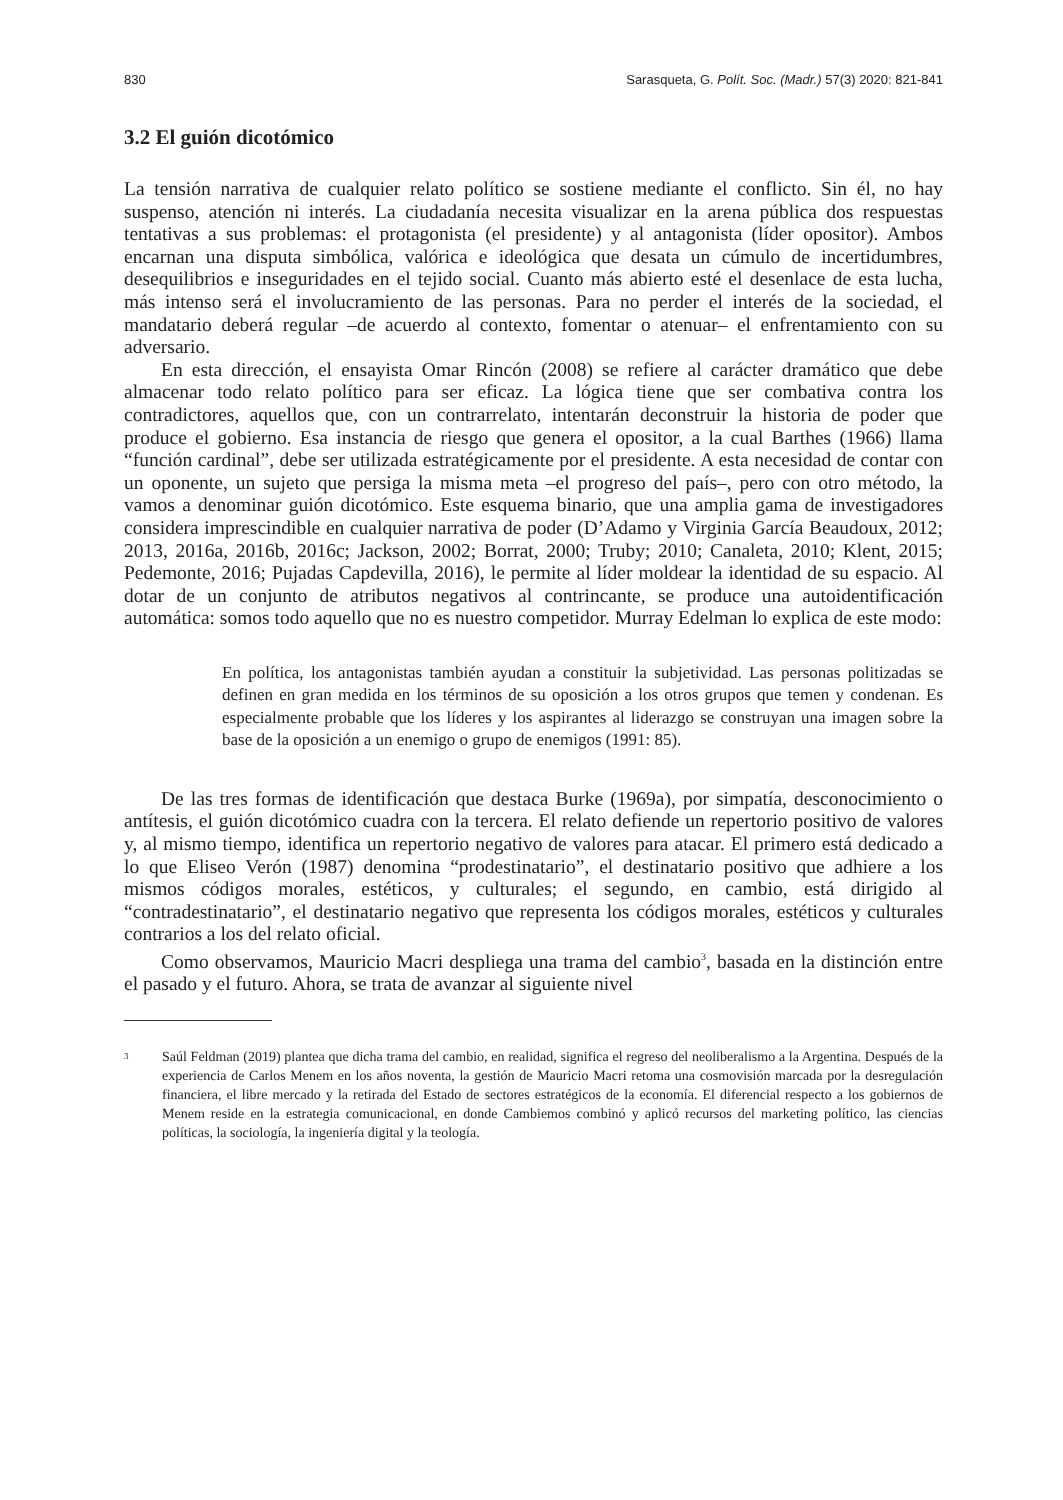830 Sarasqueta, G. Polít. Soc. (Madr.) 57(3) 2020: 821-841
3.2 El guión dicotómico
La tensión narrativa de cualquier relato político se sostiene mediante el conflicto. Sin él, no hay suspenso, atención ni interés. La ciudadanía necesita visualizar en la arena pública dos respuestas tentativas a sus problemas: el protagonista (el presidente) y al antagonista (líder opositor). Ambos encarnan una disputa simbólica, valórica e ideológica que desata un cúmulo de incertidumbres, desequilibrios e inseguridades en el tejido social. Cuanto más abierto esté el desenlace de esta lucha, más intenso será el involucramiento de las personas. Para no perder el interés de la sociedad, el mandatario deberá regular –de acuerdo al contexto, fomentar o atenuar– el enfrentamiento con su adversario.
En esta dirección, el ensayista Omar Rincón (2008) se refiere al carácter dramático que debe almacenar todo relato político para ser eficaz. La lógica tiene que ser combativa contra los contradictores, aquellos que, con un contrarrelato, intentarán deconstruir la historia de poder que produce el gobierno. Esa instancia de riesgo que genera el opositor, a la cual Barthes (1966) llama “función cardinal”, debe ser utilizada estratégicamente por el presidente. A esta necesidad de contar con un oponente, un sujeto que persiga la misma meta –el progreso del país–, pero con otro método, la vamos a denominar guión dicotómico. Este esquema binario, que una amplia gama de investigadores considera imprescindible en cualquier narrativa de poder (D’Adamo y Virginia García Beaudoux, 2012; 2013, 2016a, 2016b, 2016c; Jackson, 2002; Borrat, 2000; Truby; 2010; Canaleta, 2010; Klent, 2015; Pedemonte, 2016; Pujadas Capdevilla, 2016), le permite al líder moldear la identidad de su espacio. Al dotar de un conjunto de atributos negativos al contrincante, se produce una autoidentificación automática: somos todo aquello que no es nuestro competidor. Murray Edelman lo explica de este modo:
En política, los antagonistas también ayudan a constituir la subjetividad. Las personas politizadas se definen en gran medida en los términos de su oposición a los otros grupos que temen y condenan. Es especialmente probable que los líderes y los aspirantes al liderazgo se construyan una imagen sobre la base de la oposición a un enemigo o grupo de enemigos (1991: 85).
De las tres formas de identificación que destaca Burke (1969a), por simpatía, desconocimiento o antítesis, el guión dicotómico cuadra con la tercera. El relato defiende un repertorio positivo de valores y, al mismo tiempo, identifica un repertorio negativo de valores para atacar. El primero está dedicado a lo que Eliseo Verón (1987) denomina “prodestinatario”, el destinatario positivo que adhiere a los mismos códigos morales, estéticos, y culturales; el segundo, en cambio, está dirigido al “contradestinatario”, el destinatario negativo que representa los códigos morales, estéticos y culturales contrarios a los del relato oficial.
Como observamos, Mauricio Macri despliega una trama del cambio<sup>3</sup>, basada en la distinción entre el pasado y el futuro. Ahora, se trata de avanzar al siguiente nivel
<sup>3</sup> Saúl Feldman (2019) plantea que dicha trama del cambio, en realidad, significa el regreso del neoliberalismo a la Argentina. Después de la experiencia de Carlos Menem en los años noventa, la gestión de Mauricio Macri retoma una cosmovisión marcada por la desregulación financiera, el libre mercado y la retirada del Estado de sectores estratégicos de la economía. El diferencial respecto a los gobiernos de Menem reside en la estrategia comunicacional, en donde Cambiemos combinó y aplicó recursos del marketing político, las ciencias políticas, la sociología, la ingeniería digital y la teología.